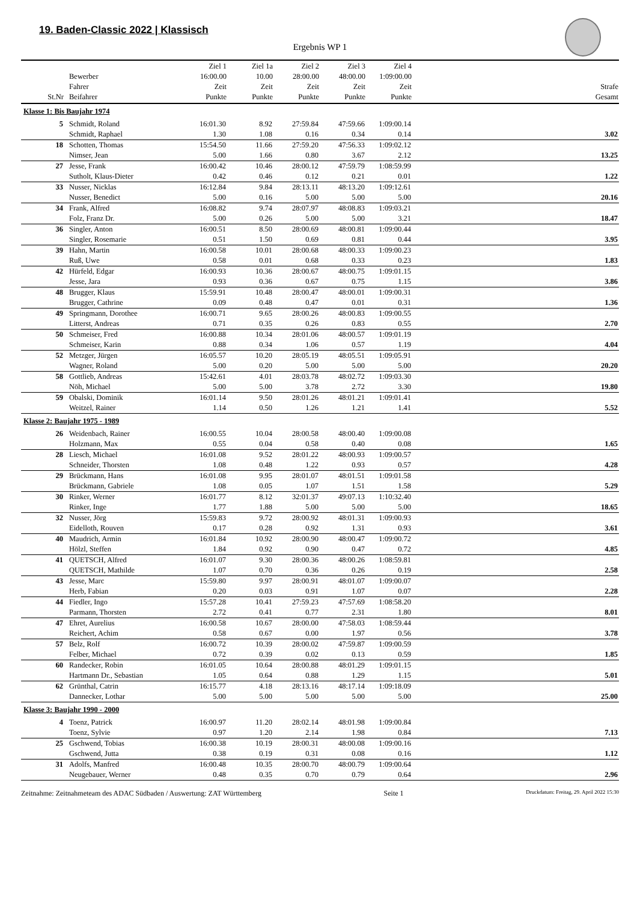19. Baden-Classic 2022 | Klassisch
Ergebnis WP 1
| St.Nr | Bewerber Fahrer Beifahrer | Ziel 1 16:00.00 Zeit Punkte | Ziel 1a 10.00 Zeit Punkte | Ziel 2 28:00.00 Zeit Punkte | Ziel 3 48:00.00 Zeit Punkte | Ziel 4 1:09:00.00 Zeit Punkte | Strafe Gesamt |
| --- | --- | --- | --- | --- | --- | --- | --- |
| Klasse 1: Bis Baujahr 1974 | | | | | | | |
| 5 | Schmidt, Roland | 16:01.30 | 8.92 | 27:59.84 | 47:59.66 | 1:09:00.14 | |
| | Schmidt, Raphael | 1.30 | 1.08 | 0.16 | 0.34 | 0.14 | 3.02 |
| 18 | Schotten, Thomas | 15:54.50 | 11.66 | 27:59.20 | 47:56.33 | 1:09:02.12 | |
| | Nimser, Jean | 5.00 | 1.66 | 0.80 | 3.67 | 2.12 | 13.25 |
| 27 | Jesse, Frank | 16:00.42 | 10.46 | 28:00.12 | 47:59.79 | 1:08:59.99 | |
| | Sutholt, Klaus-Dieter | 0.42 | 0.46 | 0.12 | 0.21 | 0.01 | 1.22 |
| 33 | Nusser, Nicklas | 16:12.84 | 9.84 | 28:13.11 | 48:13.20 | 1:09:12.61 | |
| | Nusser, Benedict | 5.00 | 0.16 | 5.00 | 5.00 | 5.00 | 20.16 |
| 34 | Frank, Alfred | 16:08.82 | 9.74 | 28:07.97 | 48:08.83 | 1:09:03.21 | |
| | Folz, Franz Dr. | 5.00 | 0.26 | 5.00 | 5.00 | 3.21 | 18.47 |
| 36 | Singler, Anton | 16:00.51 | 8.50 | 28:00.69 | 48:00.81 | 1:09:00.44 | |
| | Singler, Rosemarie | 0.51 | 1.50 | 0.69 | 0.81 | 0.44 | 3.95 |
| 39 | Hahn, Martin | 16:00.58 | 10.01 | 28:00.68 | 48:00.33 | 1:09:00.23 | |
| | Ruß, Uwe | 0.58 | 0.01 | 0.68 | 0.33 | 0.23 | 1.83 |
| 42 | Hürfeld, Edgar | 16:00.93 | 10.36 | 28:00.67 | 48:00.75 | 1:09:01.15 | |
| | Jesse, Jara | 0.93 | 0.36 | 0.67 | 0.75 | 1.15 | 3.86 |
| 48 | Brugger, Klaus | 15:59.91 | 10.48 | 28:00.47 | 48:00.01 | 1:09:00.31 | |
| | Brugger, Cathrine | 0.09 | 0.48 | 0.47 | 0.01 | 0.31 | 1.36 |
| 49 | Springmann, Dorothee | 16:00.71 | 9.65 | 28:00.26 | 48:00.83 | 1:09:00.55 | |
| | Litterst, Andreas | 0.71 | 0.35 | 0.26 | 0.83 | 0.55 | 2.70 |
| 50 | Schmeiser, Fred | 16:00.88 | 10.34 | 28:01.06 | 48:00.57 | 1:09:01.19 | |
| | Schmeiser, Karin | 0.88 | 0.34 | 1.06 | 0.57 | 1.19 | 4.04 |
| 52 | Metzger, Jürgen | 16:05.57 | 10.20 | 28:05.19 | 48:05.51 | 1:09:05.91 | |
| | Wagner, Roland | 5.00 | 0.20 | 5.00 | 5.00 | 5.00 | 20.20 |
| 58 | Gottlieb, Andreas | 15:42.61 | 4.01 | 28:03.78 | 48:02.72 | 1:09:03.30 | |
| | Nöh, Michael | 5.00 | 5.00 | 3.78 | 2.72 | 3.30 | 19.80 |
| 59 | Obalski, Dominik | 16:01.14 | 9.50 | 28:01.26 | 48:01.21 | 1:09:01.41 | |
| | Weitzel, Rainer | 1.14 | 0.50 | 1.26 | 1.21 | 1.41 | 5.52 |
| Klasse 2: Baujahr 1975 - 1989 | | | | | | | |
| 26 | Weidenbach, Rainer | 16:00.55 | 10.04 | 28:00.58 | 48:00.40 | 1:09:00.08 | |
| | Holzmann, Max | 0.55 | 0.04 | 0.58 | 0.40 | 0.08 | 1.65 |
| 28 | Liesch, Michael | 16:01.08 | 9.52 | 28:01.22 | 48:00.93 | 1:09:00.57 | |
| | Schneider, Thorsten | 1.08 | 0.48 | 1.22 | 0.93 | 0.57 | 4.28 |
| 29 | Brückmann, Hans | 16:01.08 | 9.95 | 28:01.07 | 48:01.51 | 1:09:01.58 | |
| | Brückmann, Gabriele | 1.08 | 0.05 | 1.07 | 1.51 | 1.58 | 5.29 |
| 30 | Rinker, Werner | 16:01.77 | 8.12 | 32:01.37 | 49:07.13 | 1:10:32.40 | |
| | Rinker, Inge | 1.77 | 1.88 | 5.00 | 5.00 | 5.00 | 18.65 |
| 32 | Nusser, Jörg | 15:59.83 | 9.72 | 28:00.92 | 48:01.31 | 1:09:00.93 | |
| | Eidelloth, Rouven | 0.17 | 0.28 | 0.92 | 1.31 | 0.93 | 3.61 |
| 40 | Maudrich, Armin | 16:01.84 | 10.92 | 28:00.90 | 48:00.47 | 1:09:00.72 | |
| | Hölzl, Steffen | 1.84 | 0.92 | 0.90 | 0.47 | 0.72 | 4.85 |
| 41 | QUETSCH, Alfred | 16:01.07 | 9.30 | 28:00.36 | 48:00.26 | 1:08:59.81 | |
| | QUETSCH, Mathilde | 1.07 | 0.70 | 0.36 | 0.26 | 0.19 | 2.58 |
| 43 | Jesse, Marc | 15:59.80 | 9.97 | 28:00.91 | 48:01.07 | 1:09:00.07 | |
| | Herb, Fabian | 0.20 | 0.03 | 0.91 | 1.07 | 0.07 | 2.28 |
| 44 | Fiedler, Ingo | 15:57.28 | 10.41 | 27:59.23 | 47:57.69 | 1:08:58.20 | |
| | Parmann, Thorsten | 2.72 | 0.41 | 0.77 | 2.31 | 1.80 | 8.01 |
| 47 | Ehret, Aurelius | 16:00.58 | 10.67 | 28:00.00 | 47:58.03 | 1:08:59.44 | |
| | Reichert, Achim | 0.58 | 0.67 | 0.00 | 1.97 | 0.56 | 3.78 |
| 57 | Belz, Rolf | 16:00.72 | 10.39 | 28:00.02 | 47:59.87 | 1:09:00.59 | |
| | Felber, Michael | 0.72 | 0.39 | 0.02 | 0.13 | 0.59 | 1.85 |
| 60 | Randecker, Robin | 16:01.05 | 10.64 | 28:00.88 | 48:01.29 | 1:09:01.15 | |
| | Hartmann Dr., Sebastian | 1.05 | 0.64 | 0.88 | 1.29 | 1.15 | 5.01 |
| 62 | Grünthal, Catrin | 16:15.77 | 4.18 | 28:13.16 | 48:17.14 | 1:09:18.09 | |
| | Dannecker, Lothar | 5.00 | 5.00 | 5.00 | 5.00 | 5.00 | 25.00 |
| Klasse 3: Baujahr 1990 - 2000 | | | | | | | |
| 4 | Toenz, Patrick | 16:00.97 | 11.20 | 28:02.14 | 48:01.98 | 1:09:00.84 | |
| | Toenz, Sylvie | 0.97 | 1.20 | 2.14 | 1.98 | 0.84 | 7.13 |
| 25 | Gschwend, Tobias | 16:00.38 | 10.19 | 28:00.31 | 48:00.08 | 1:09:00.16 | |
| | Gschwend, Jutta | 0.38 | 0.19 | 0.31 | 0.08 | 0.16 | 1.12 |
| 31 | Adolfs, Manfred | 16:00.48 | 10.35 | 28:00.70 | 48:00.79 | 1:09:00.64 | |
| | Neugebauer, Werner | 0.48 | 0.35 | 0.70 | 0.79 | 0.64 | 2.96 |
Zeitnahme: Zeitnahmeteam des ADAC Südbaden / Auswertung: ZAT Württemberg Seite 1 Druckdatum: Freitag, 29. April 2022 15:30